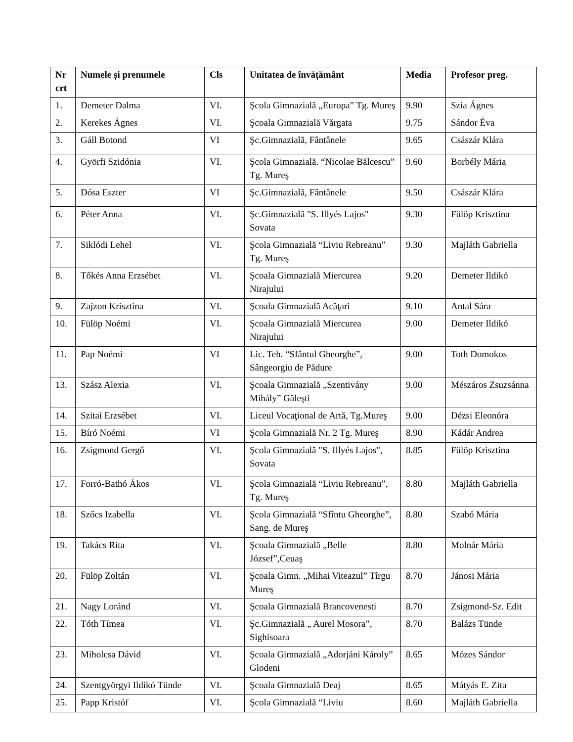| Nr crt | Numele și prenumele | Cls | Unitatea de învățământ | Media | Profesor preg. |
| --- | --- | --- | --- | --- | --- |
| 1. | Demeter Dalma | VI. | Şcola Gimnazială „Europa” Tg. Mureş | 9.90 | Szia Ágnes |
| 2. | Kerekes Ágnes | VI. | Şcoala Gimnazială Vărgata | 9.75 | Sándor Éva |
| 3. | Gáll Botond | VI | Şc.Gimnazială, Fântânele | 9.65 | Császár Klára |
| 4. | Györfi Szidónia | VI. | Şcola Gimnazială. “Nicolae Bălcescu” Tg. Mureş | 9.60 | Borbély Mária |
| 5. | Dósa Eszter | VI | Şc.Gimnazială, Fântânele | 9.50 | Császár Klára |
| 6. | Péter Anna | VI. | Şc.Gimnazială "S. Illyés Lajos" Sovata | 9.30 | Fülöp Krisztina |
| 7. | Siklódi Lehel | VI. | Şcola Gimnazială “Liviu Rebreanu” Tg. Mureş | 9.30 | Majláth Gabriella |
| 8. | Tőkés Anna Erzsébet | VI. | Şcoala Gimnazială Miercurea Nirajului | 9.20 | Demeter Ildikó |
| 9. | Zajzon Krisztina | VI. | Şcoala Gimnazială Acăţari | 9.10 | Antal Sára |
| 10. | Fülöp Noémi | VI. | Şcoala Gimnazială Miercurea Nirajului | 9.00 | Demeter Ildikó |
| 11. | Pap Noémi | VI | Lic. Teh. “Sfântul Gheorghe”, Sângeorgiu de Pădure | 9.00 | Toth Domokos |
| 13. | Szász Alexia | VI. | Şcoala Gimnazială „Szentivány Mihály” Găleşti | 9.00 | Mészáros Zsuzsánna |
| 14. | Szitai Erzsébet | VI. | Liceul Vocaţional de Artă, Tg.Mureş | 9.00 | Dézsi Eleonóra |
| 15. | Bíró Noémi | VI | Şcola Gimnazială Nr. 2 Tg. Mureş | 8.90 | Kádár Andrea |
| 16. | Zsigmond Gergő | VI. | Şcola Gimnazială "S. Illyés Lajos", Sovata | 8.85 | Fülöp Krisztina |
| 17. | Forró-Bathó Ákos | VI. | Şcola Gimnazială “Liviu Rebreanu”, Tg. Mureş | 8.80 | Majláth Gabriella |
| 18. | Szőcs Izabella | VI. | Şcola Gimnazială “Sfîntu Gheorghe”, Sang. de Mureş | 8.80 | Szabó Mária |
| 19. | Takács Rita | VI. | Şcoala Gimnazială „Belle József”,Ceuaş | 8.80 | Molnár Mária |
| 20. | Fülöp Zoltán | VI. | Şcoala Gimn. „Mihai Viteazul” Tîrgu Mureş | 8.70 | Jánosi Mária |
| 21. | Nagy Loránd | VI. | Şcoala Gimnazială Brancovenesti | 8.70 | Zsigmond-Sz. Edit |
| 22. | Tóth Tímea | VI. | Şc.Gimnazială „ Aurel Mosora”, Sighisoara | 8.70 | Balázs Tünde |
| 23. | Miholcsa Dávid | VI. | Şcoala Gimnazială „Adorjáni Károly” Glodeni | 8.65 | Mózes Sándor |
| 24. | Szentgyörgyi Ildikó Tünde | VI. | Şcoala Gimnazială Deaj | 8.65 | Mátyás E. Zita |
| 25. | Papp Kristóf | VI. | Şcola Gimnazială “Liviu | 8.60 | Majláth Gabriella |